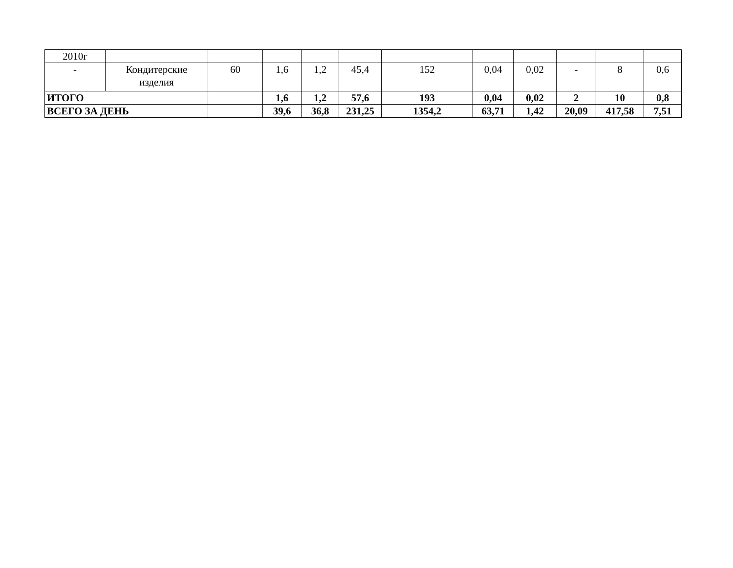| 2010г | | | | | | | | | | | |
| - | Кондитерские изделия | 60 | 1,6 | 1,2 | 45,4 | 152 | 0,04 | 0,02 | - | 8 | 0,6 |
| ИТОГО | | | 1,6 | 1,2 | 57,6 | 193 | 0,04 | 0,02 | 2 | 10 | 0,8 |
| ВСЕГО ЗА ДЕНЬ | | | 39,6 | 36,8 | 231,25 | 1354,2 | 63,71 | 1,42 | 20,09 | 417,58 | 7,51 |